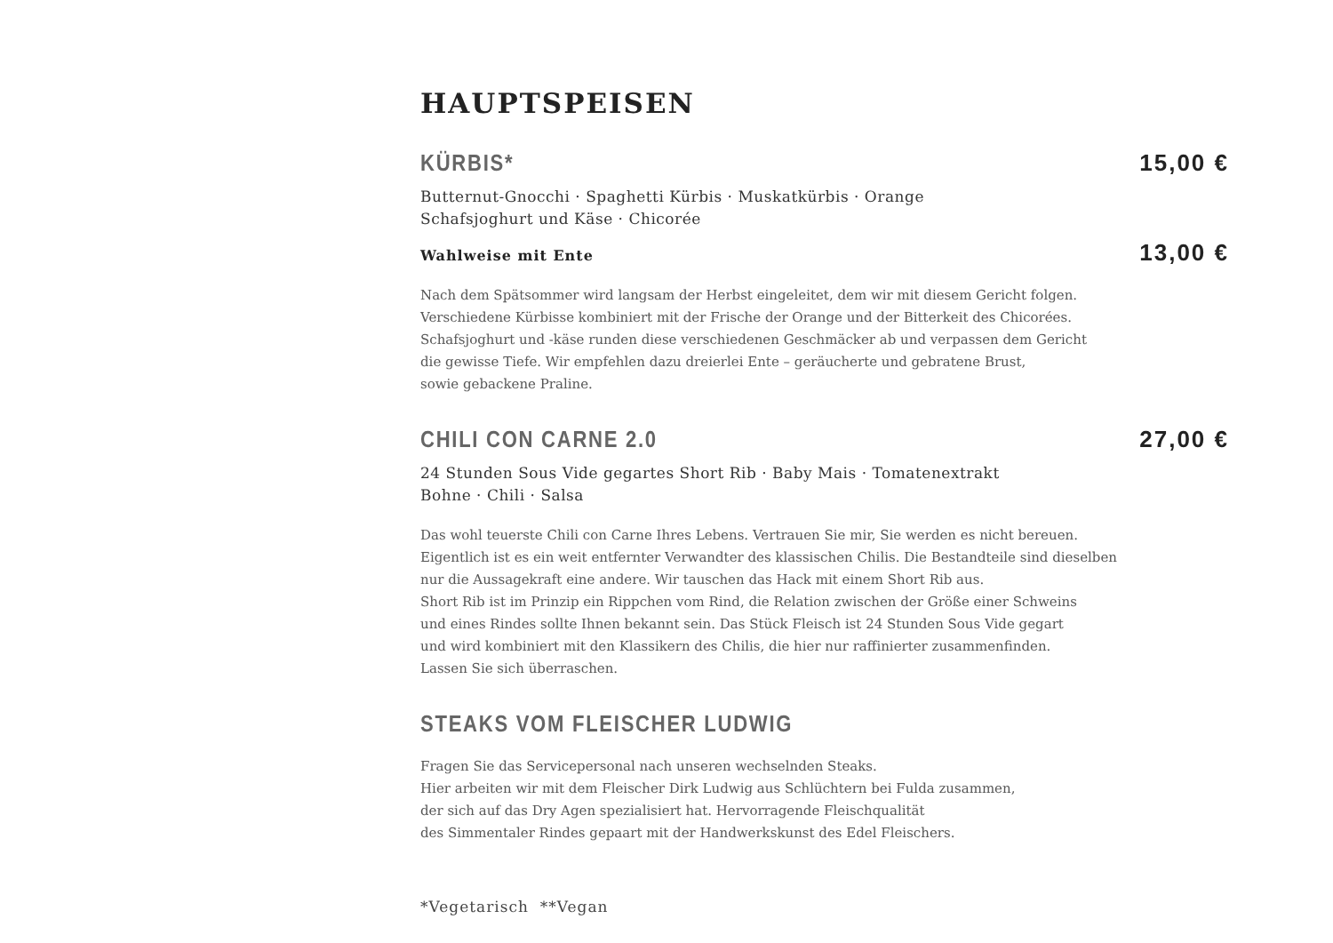HAUPTSPEISEN
KÜRBIS* 15,00 €
Butternut-Gnocchi · Spaghetti Kürbis · Muskatkürbis · Orange
Schafsjoghurt und Käse · Chicorée
Wahlweise mit Ente 13,00 €
Nach dem Spätsommer wird langsam der Herbst eingeleitet, dem wir mit diesem Gericht folgen.
Verschiedene Kürbisse kombiniert mit der Frische der Orange und der Bitterkeit des Chicorées.
Schafsjoghurt und -käse runden diese verschiedenen Geschmäcker ab und verpassen dem Gericht
die gewisse Tiefe. Wir empfehlen dazu dreierlei Ente – geräucherte und gebratene Brust,
sowie gebackene Praline.
CHILI CON CARNE 2.0 27,00 €
24 Stunden Sous Vide gegartes Short Rib · Baby Mais · Tomatenextrakt
Bohne · Chili · Salsa
Das wohl teuerste Chili con Carne Ihres Lebens. Vertrauen Sie mir, Sie werden es nicht bereuen.
Eigentlich ist es ein weit entfernter Verwandter des klassischen Chilis. Die Bestandteile sind dieselben
nur die Aussagekraft eine andere. Wir tauschen das Hack mit einem Short Rib aus.
Short Rib ist im Prinzip ein Rippchen vom Rind, die Relation zwischen der Größe einer Schweins
und eines Rindes sollte Ihnen bekannt sein. Das Stück Fleisch ist 24 Stunden Sous Vide gegart
und wird kombiniert mit den Klassikern des Chilis, die hier nur raffinierter zusammenfinden.
Lassen Sie sich überraschen.
STEAKS VOM FLEISCHER LUDWIG
Fragen Sie das Servicepersonal nach unseren wechselnden Steaks.
Hier arbeiten wir mit dem Fleischer Dirk Ludwig aus Schlüchtern bei Fulda zusammen,
der sich auf das Dry Agen spezialisiert hat. Hervorragende Fleischqualität
des Simmentaler Rindes gepaart mit der Handwerkskunst des Edel Fleischers.
*Vegetarisch **Vegan